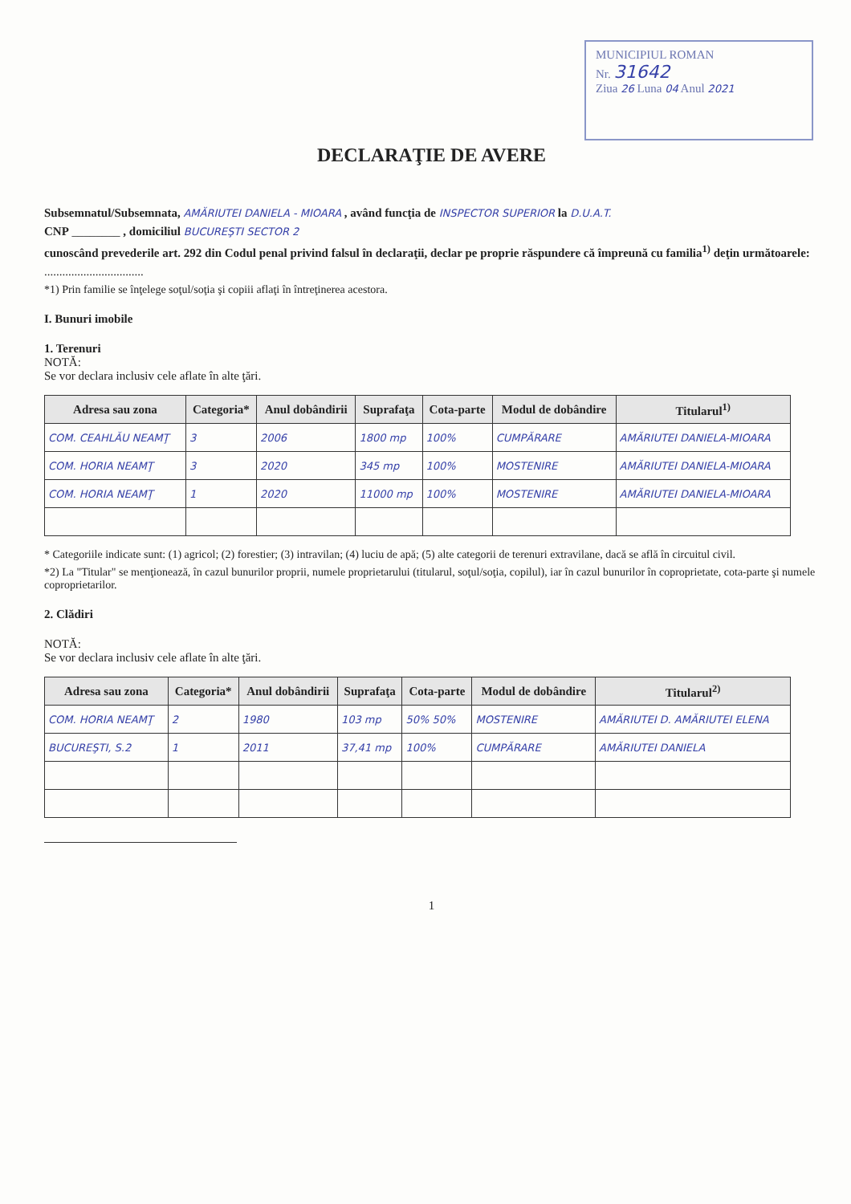MUNICIPIUL ROMAN
Nr. 31642
Ziua 26 Luna 04 Anul 2021
DECLARAŢIE DE AVERE
Subsemnatul/Subsemnata, AMĂRIUTEI DANIELA - MIOARA , având funcţia de INSPECTOR SUPERIOR la D.U.A.T.
CNP ________ , domiciliul BUCUREŞTI SECTOR 2
cunoscând prevederile art. 292 din Codul penal privind falsul în declaraţii, declar pe proprie răspundere că împreună cu familia<sup>1)</sup> deţin următoarele:
.................................
*1) Prin familie se înţelege soţul/soţia şi copiii aflaţi în întreţinerea acestora.
I. Bunuri imobile
1. Terenuri
NOTĂ:
Se vor declara inclusiv cele aflate în alte ţări.
| Adresa sau zona | Categoria* | Anul dobândirii | Suprafaţa | Cota-parte | Modul de dobândire | Titularul<sup>1)</sup> |
| --- | --- | --- | --- | --- | --- | --- |
| COM. CEAHLĂU NEAMŢ | 3 | 2006 | 1800 mp | 100% | CUMPĂRARE | AMĂRIUTEI DANIELA-MIOARA |
| COM. HORIA NEAMŢ | 3 | 2020 | 345 mp | 100% | MOSTENIRE | AMĂRIUTEI DANIELA-MIOARA |
| COM. HORIA NEAMŢ | 1 | 2020 | 11000 mp | 100% | MOSTENIRE | AMĂRIUTEI DANIELA-MIOARA |
* Categoriile indicate sunt: (1) agricol; (2) forestier; (3) intravilan; (4) luciu de apă; (5) alte categorii de terenuri extravilane, dacă se află în circuitul civil.
*2) La "Titular" se menţionează, în cazul bunurilor proprii, numele proprietarului (titularul, soţul/soţia, copilul), iar în cazul bunurilor în coproprietate, cota-parte şi numele coproprietarilor.
2. Clădiri
NOTĂ:
Se vor declara inclusiv cele aflate în alte ţări.
| Adresa sau zona | Categoria* | Anul dobândirii | Suprafaţa | Cota-parte | Modul de dobândire | Titularul<sup>2)</sup> |
| --- | --- | --- | --- | --- | --- | --- |
| COM. HORIA NEAMŢ | 2 | 1980 | 103 mp | 50% 50% | MOSTENIRE | AMĂRIUTEI D. AMĂRIUTEI ELENA |
| BUCUREŞTI, S.2 | 1 | 2011 | 37,41 mp | 100% | CUMPĂRARE | AMĂRIUTEI DANIELA |
1